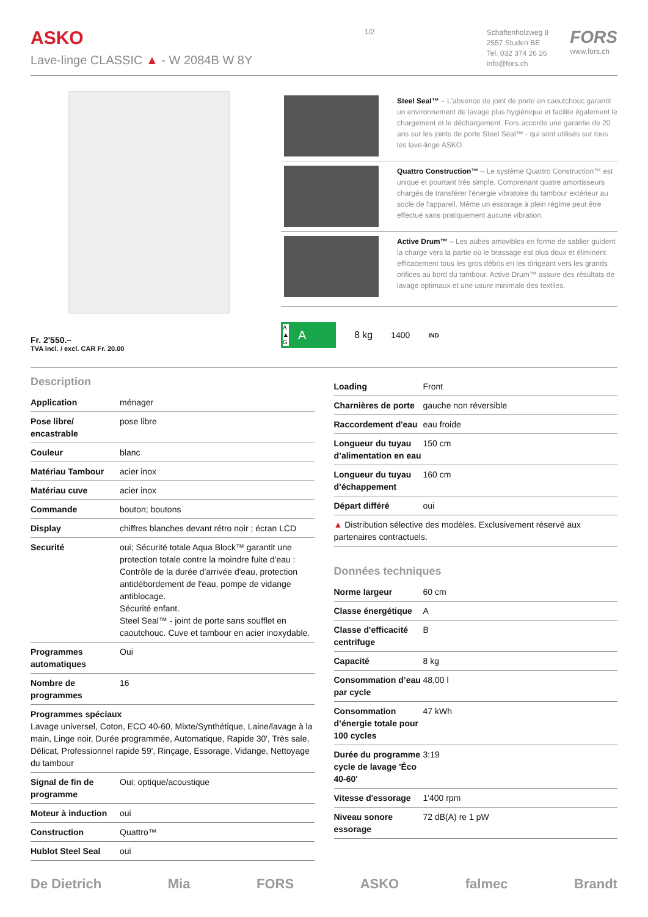ASKO
Lave-linge CLASSIC ▲ - W 2084B W 8Y
1/2
Schaftenholzweg 8
2557 Studen BE
Tel. 032 374 26 26
info@fors.ch
FORS
www.fors.ch
Fr. 2'550.–
TVA incl. / excl. CAR Fr. 20.00
Steel Seal™ – L'absence de joint de porte en caoutchouc garantit un environnement de lavage plus hygiénique et facilite également le chargement et le déchargement. Fors accorde une garantie de 20 ans sur les joints de porte Steel Seal™ - qui sont utilisés sur tous les lave-linge ASKO.
Quattro Construction™ – Le système Quattro Construction™ est unique et pourtant très simple. Comprenant quatre amortisseurs chargés de transférer l'énergie vibratoire du tambour extérieur au socle de l'appareil. Même un essorage à plein régime peut être effectué sans pratiquement aucune vibration.
Active Drum™ – Les aubes amovibles en forme de sablier guident la charge vers la partie où le brassage est plus doux et éliminent efficacement tous les gros débris en les dirigeant vers les grands orifices au bord du tambour. Active Drum™ assure des résultats de lavage optimaux et une usure minimale des textiles.
A
▲
G A
8 kg 1400 IND
Description
| Application | ménager |
| Pose libre/ encastrable | pose libre |
| Couleur | blanc |
| Matériau Tambour | acier inox |
| Matériau cuve | acier inox |
| Commande | bouton; boutons |
| Display | chiffres blanches devant rétro noir ; écran LCD |
| Securité | oui; Sécurité totale Aqua Block™ garantit une protection totale contre la moindre fuite d'eau : Contrôle de la durée d'arrivée d'eau, protection antidébordement de l'eau, pompe de vidange antiblocage. Sécurité enfant. Steel Seal™ - joint de porte sans soufflet en caoutchouc. Cuve et tambour en acier inoxydable. |
| Programmes automatiques | Oui |
| Nombre de programmes | 16 |
| Programmes spéciaux Lavage universel, Coton, ECO 40-60, Mixte/Synthétique, Laine/lavage à la main, Linge noir, Durée programmée, Automatique, Rapide 30', Très sale, Délicat, Professionnel rapide 59', Rinçage, Essorage, Vidange, Nettoyage du tambour | |
| Signal de fin de programme | Oui; optique/acoustique |
| Moteur à induction | oui |
| Construction | Quattro™ |
| Hublot Steel Seal | oui |
| Loading | Front |
| Charnières de porte | gauche non réversible |
| Raccordement d'eau | eau froide |
| Longueur du tuyau d’alimentation en eau | 150 cm |
| Longueur du tuyau d’échappement | 160 cm |
| Départ différé | oui |
| ▲ Distribution sélective des modèles. Exclusivement réservé aux partenaires contractuels. | |
Données techniques
| Norme largeur | 60 cm |
| Classe énergétique | A |
| Classe d'efficacité centrifuge | B |
| Capacité | 8 kg |
| Consommation d’eau par cycle | 48,00 l |
| Consommation d’énergie totale pour 100 cycles | 47 kWh |
| Durée du programme cycle de lavage 'Éco 40-60' | 3:19 |
| Vitesse d'essorage | 1'400 rpm |
| Niveau sonore essorage | 72 dB(A) re 1 pW |
De Dietrich Mia FORS ASKO falmec Brandt